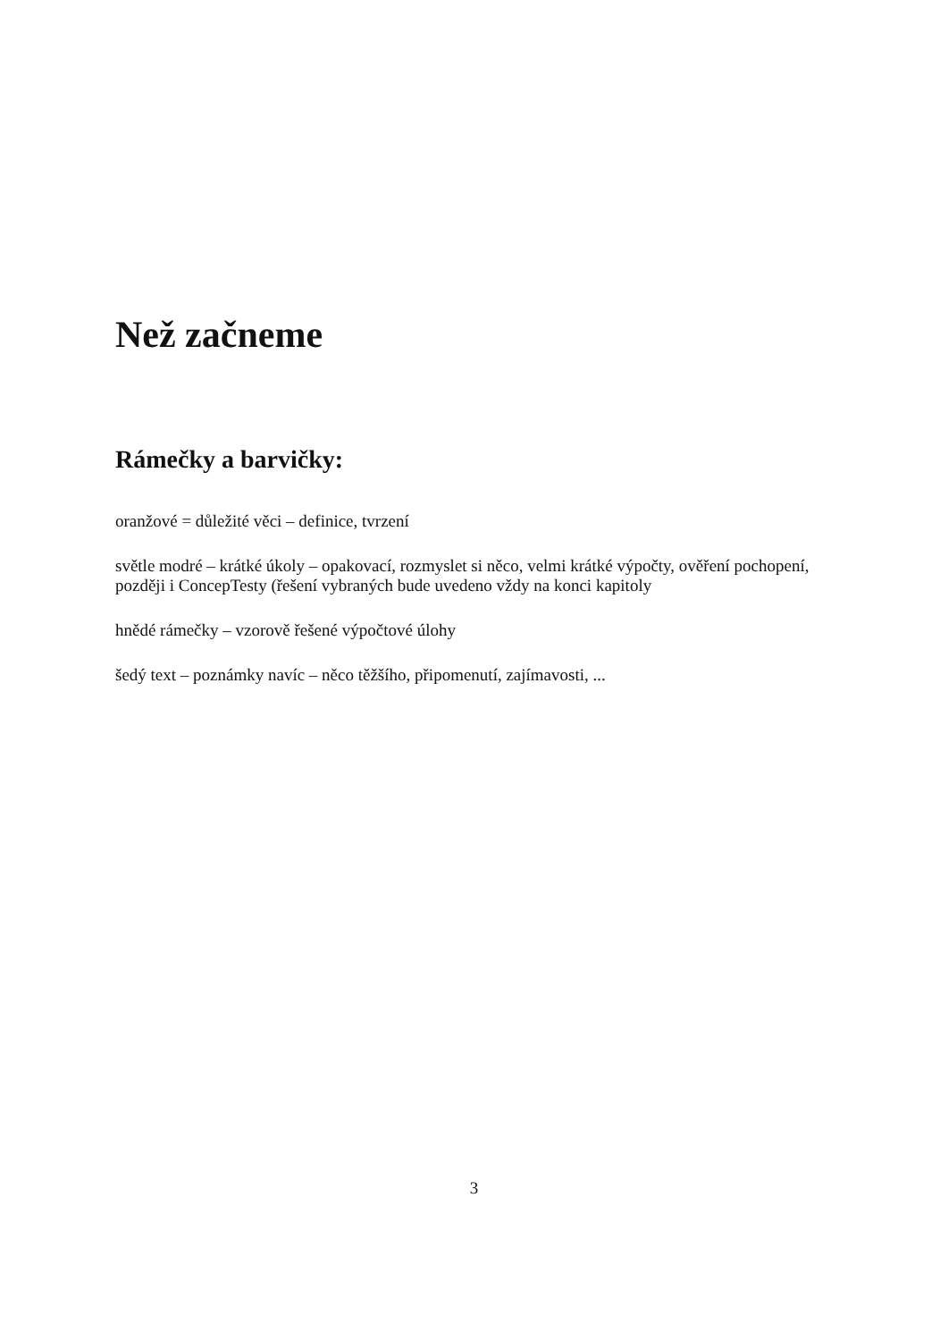Než začneme
Rámečky a barvičky:
oranžové = důležité věci – definice, tvrzení
světle modré – krátké úkoly – opakovací, rozmyslet si něco, velmi krátké výpočty, ověření pochopení, později i ConcepTesty (řešení vybraných bude uvedeno vždy na konci kapitoly
hnědé rámečky – vzorově řešené výpočtové úlohy
šedý text – poznámky navíc – něco těžšího, připomenutí, zajímavosti, ...
3